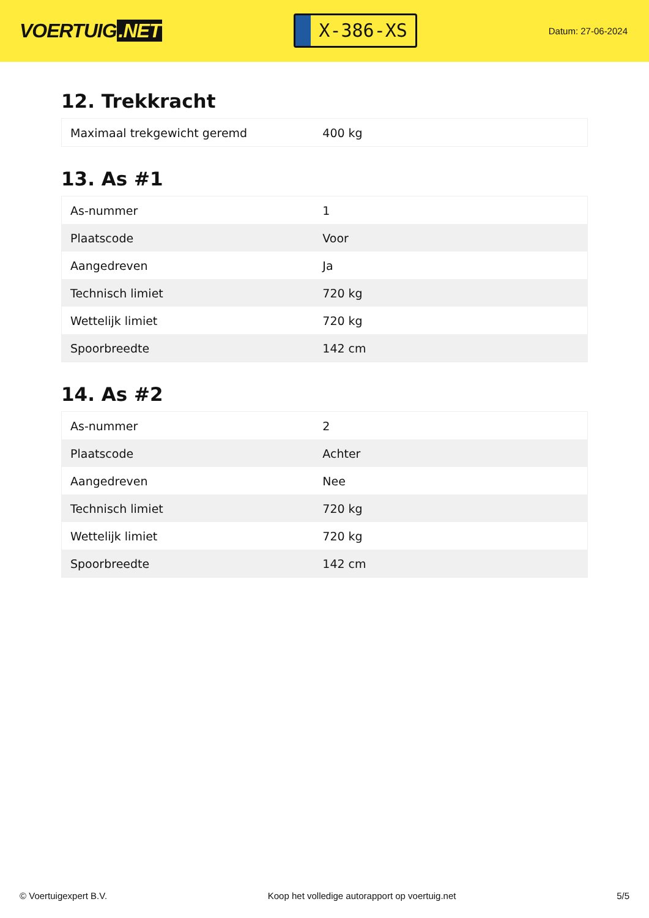VOERTUIG.NET
X-386-XS
Datum: 27-06-2024
12. Trekkracht
| Maximaal trekgewicht geremd | 400 kg |
13. As #1
| As-nummer | 1 |
| Plaatscode | Voor |
| Aangedreven | Ja |
| Technisch limiet | 720 kg |
| Wettelijk limiet | 720 kg |
| Spoorbreedte | 142 cm |
14. As #2
| As-nummer | 2 |
| Plaatscode | Achter |
| Aangedreven | Nee |
| Technisch limiet | 720 kg |
| Wettelijk limiet | 720 kg |
| Spoorbreedte | 142 cm |
© Voertuigexpert B.V. Koop het volledige autorapport op voertuig.net 5/5